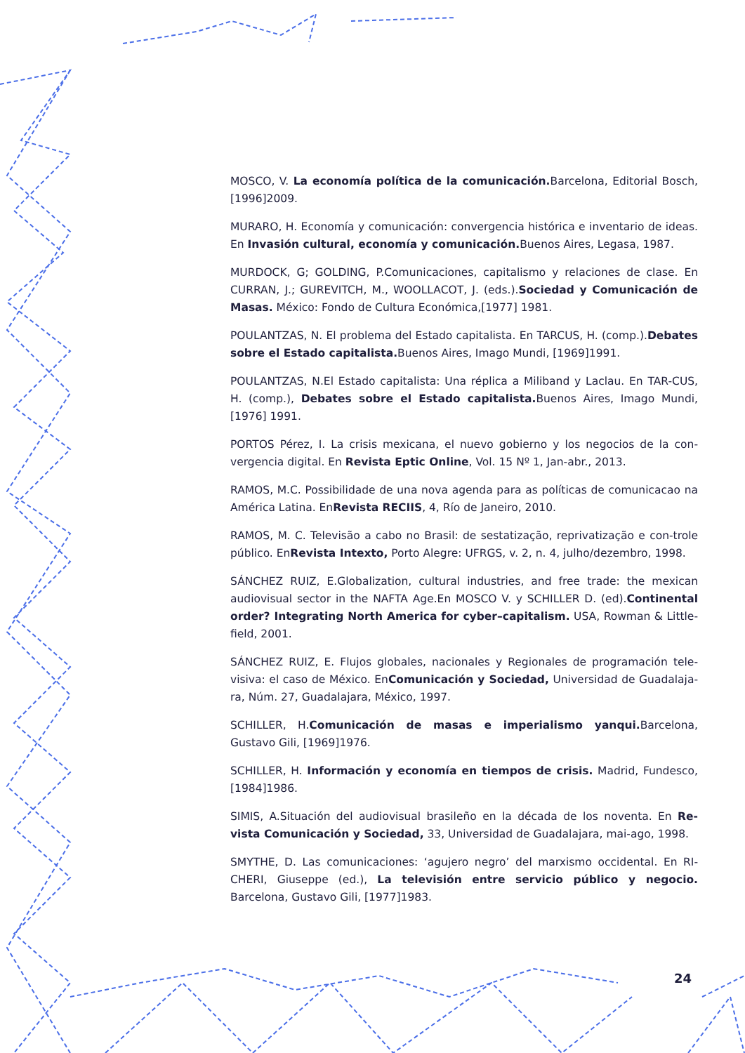MOSCO, V. La economía política de la comunicación. Barcelona, Editorial Bosch, [1996]2009.
MURARO, H. Economía y comunicación: convergencia histórica e inventario de ideas. En Invasión cultural, economía y comunicación. Buenos Aires, Legasa, 1987.
MURDOCK, G; GOLDING, P.Comunicaciones, capitalismo y relaciones de clase. En CURRAN, J.; GUREVITCH, M., WOOLLACOT, J. (eds.).Sociedad y Comunicación de Masas. México: Fondo de Cultura Económica,[1977] 1981.
POULANTZAS, N. El problema del Estado capitalista. En TARCUS, H. (comp.).Debates sobre el Estado capitalista. Buenos Aires, Imago Mundi, [1969]1991.
POULANTZAS, N.El Estado capitalista: Una réplica a Miliband y Laclau. En TAR-CUS, H. (comp.), Debates sobre el Estado capitalista. Buenos Aires, Imago Mundi, [1976] 1991.
PORTOS Pérez, I. La crisis mexicana, el nuevo gobierno y los negocios de la con-vergencia digital. En Revista Eptic Online, Vol. 15 Nº 1, Jan-abr., 2013.
RAMOS, M.C. Possibilidade de una nova agenda para as políticas de comunicacao na América Latina. EnRevista RECIIS, 4, Río de Janeiro, 2010.
RAMOS, M. C. Televisão a cabo no Brasil: de sestatização, reprivatização e con-trole público. EnRevista Intexto, Porto Alegre: UFRGS, v. 2, n. 4, julho/dezembro, 1998.
SÁNCHEZ RUIZ, E.Globalization, cultural industries, and free trade: the mexican audiovisual sector in the NAFTA Age.En MOSCO V. y SCHILLER D. (ed).Continental order? Integrating North America for cyber–capitalism. USA, Rowman & Little-field, 2001.
SÁNCHEZ RUIZ, E. Flujos globales, nacionales y Regionales de programación tele-visiva: el caso de México. EnComunicación y Sociedad, Universidad de Guadalaja-ra, Núm. 27, Guadalajara, México, 1997.
SCHILLER, H.Comunicación de masas e imperialismo yanqui. Barcelona, Gustavo Gili, [1969]1976.
SCHILLER, H. Información y economía en tiempos de crisis. Madrid, Fundesco, [1984]1986.
SIMIS, A.Situación del audiovisual brasileño en la década de los noventa. En Re-vista Comunicación y Sociedad, 33, Universidad de Guadalajara, mai-ago, 1998.
SMYTHE, D. Las comunicaciones: ‘agujero negro’ del marxismo occidental. En RI-CHERI, Giuseppe (ed.), La televisión entre servicio público y negocio. Barcelona, Gustavo Gili, [1977]1983.
24